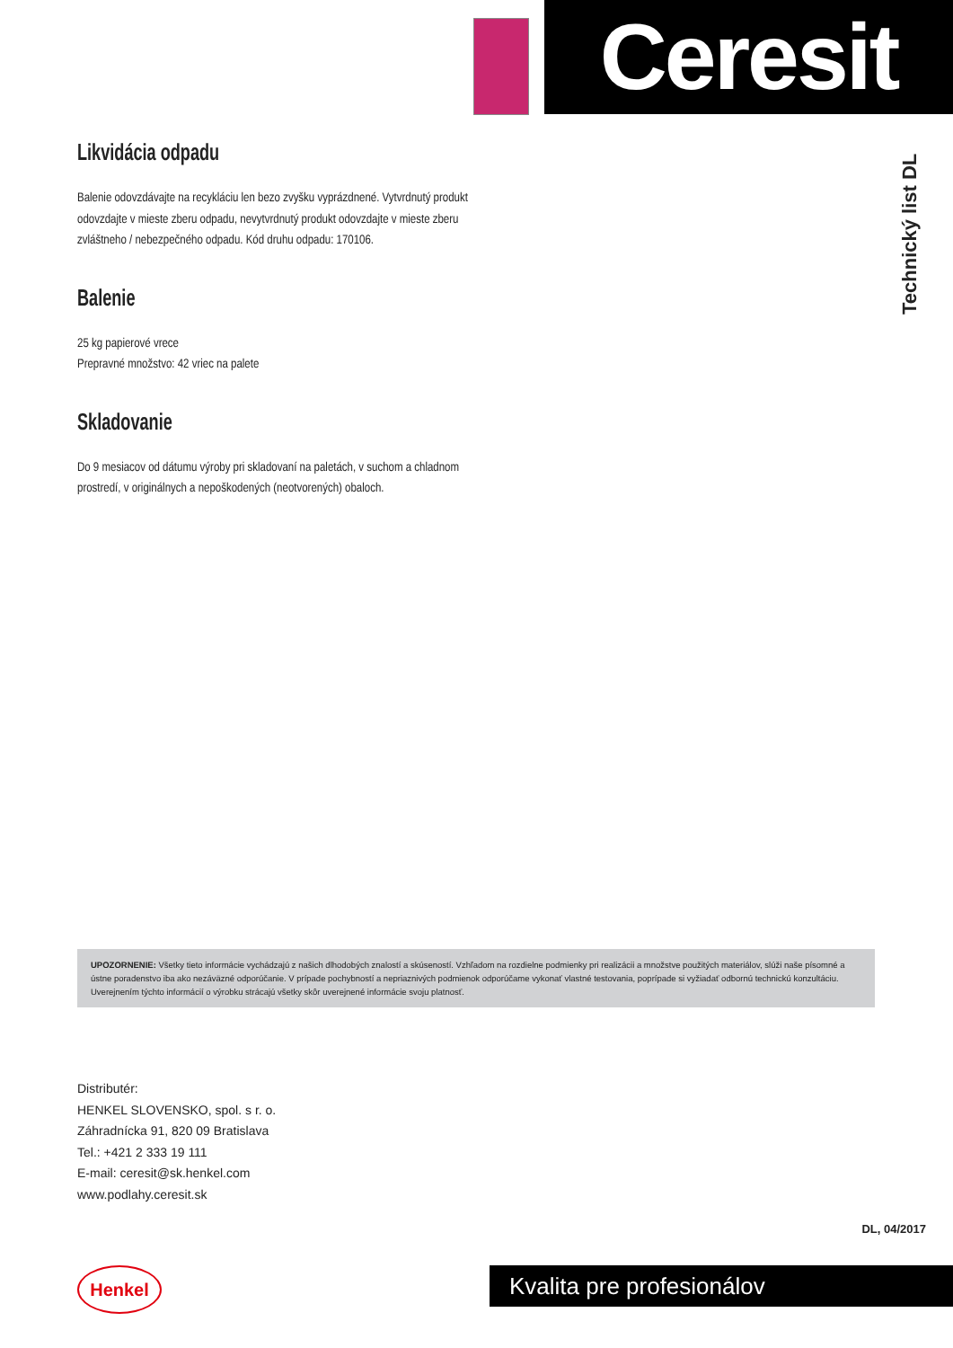Ceresit
Technický list DL
Likvidácia odpadu
Balenie odovzdávajte na recykláciu len bezo zvyšku vyprázdnené. Vytvrdnutý produkt odovzdajte v mieste zberu odpadu, nevytvrdnutý produkt odovzdajte v mieste zberu zvláštneho / nebezpečného odpadu. Kód druhu odpadu: 170106.
Balenie
25 kg papierové vrece
Prepravné množstvo: 42 vriec na palete
Skladovanie
Do 9 mesiacov od dátumu výroby pri skladovaní na paletách, v suchom a chladnom prostredí, v originálnych a nepoškodených (neotvorených) obaloch.
UPOZORNENIE: Všetky tieto informácie vychádzajú z našich dlhodobých znalostí a skúseností. Vzhľadom na rozdielne podmienky pri realizácii a množstve použitých materiálov, slúži naše písomné a ústne poradenstvo iba ako nezáväzné odporúčanie. V prípade pochybností a nepriaznivých podmienok odporúčame vykonať vlastné testovania, poprípade si vyžiadať odbornú technickú konzultáciu. Uverejnením týchto informácií o výrobku strácajú všetky skôr uverejnené informácie svoju platnosť.
Distributér:
HENKEL SLOVENSKO, spol. s r. o.
Záhradnícka 91, 820 09 Bratislava
Tel.: +421 2 333 19 111
E-mail: ceresit@sk.henkel.com
www.podlahy.ceresit.sk
DL, 04/2017
Henkel Kvalita pre profesionálov